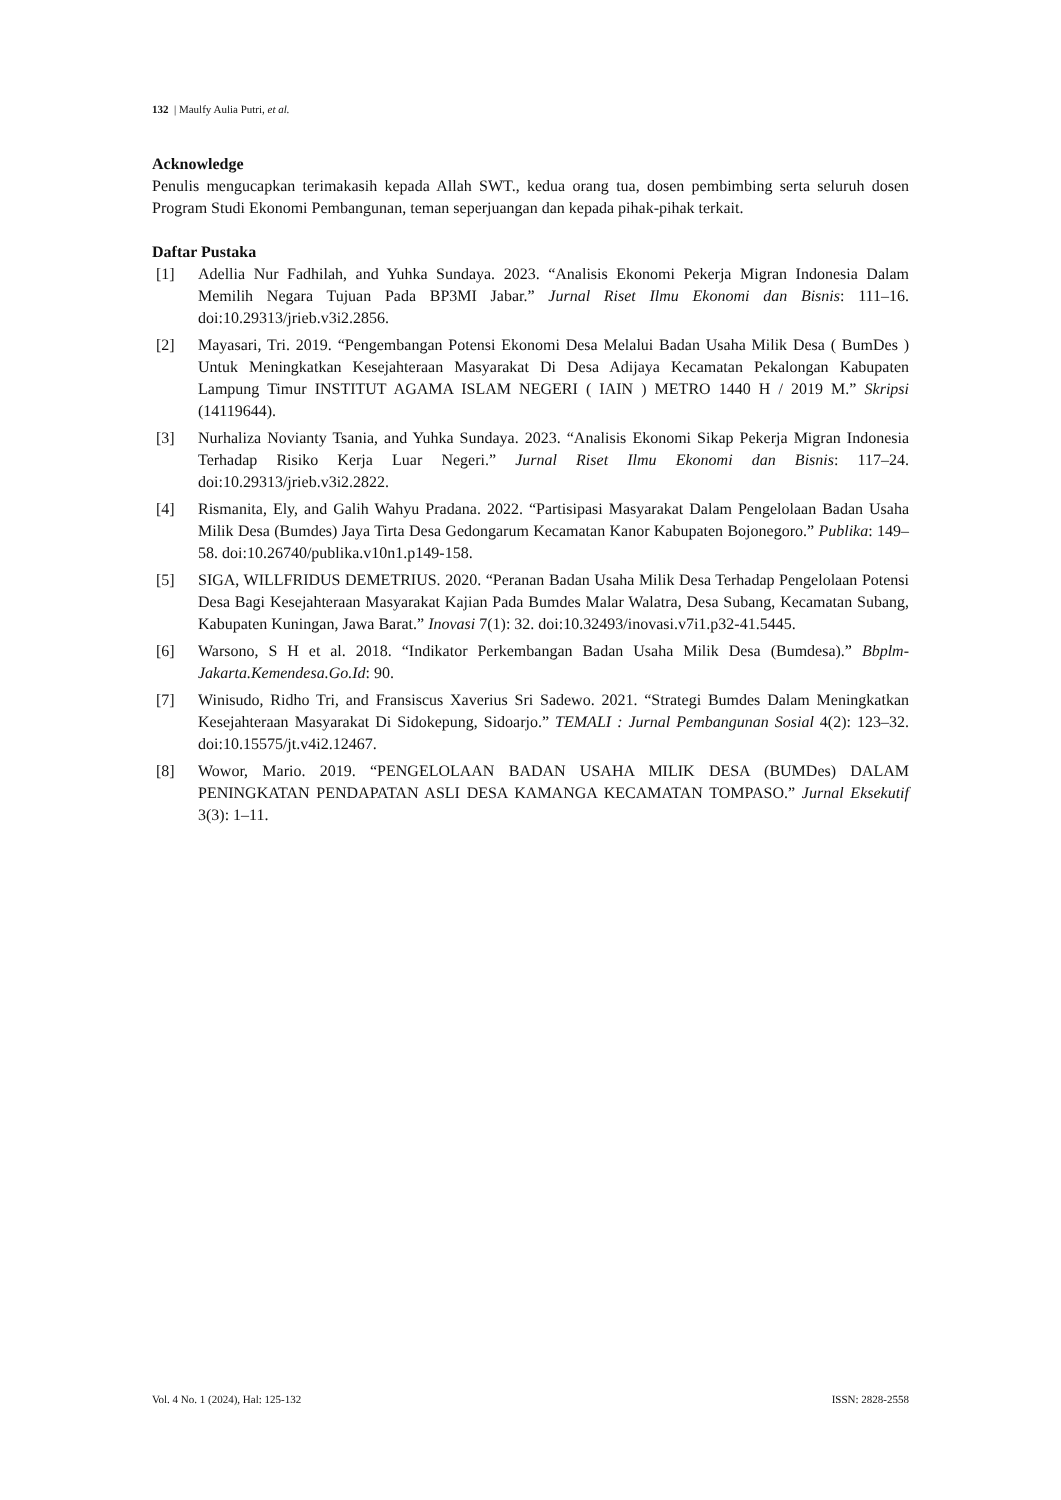132 | Maulfy Aulia Putri, et al.
Acknowledge
Penulis mengucapkan terimakasih kepada Allah SWT., kedua orang tua, dosen pembimbing serta seluruh dosen Program Studi Ekonomi Pembangunan, teman seperjuangan dan kepada pihak-pihak terkait.
Daftar Pustaka
[1] Adellia Nur Fadhilah, and Yuhka Sundaya. 2023. “Analisis Ekonomi Pekerja Migran Indonesia Dalam Memilih Negara Tujuan Pada BP3MI Jabar.” Jurnal Riset Ilmu Ekonomi dan Bisnis: 111–16. doi:10.29313/jrieb.v3i2.2856.
[2] Mayasari, Tri. 2019. “Pengembangan Potensi Ekonomi Desa Melalui Badan Usaha Milik Desa ( BumDes ) Untuk Meningkatkan Kesejahteraan Masyarakat Di Desa Adijaya Kecamatan Pekalongan Kabupaten Lampung Timur INSTITUT AGAMA ISLAM NEGERI ( IAIN ) METRO 1440 H / 2019 M.” Skripsi (14119644).
[3] Nurhaliza Novianty Tsania, and Yuhka Sundaya. 2023. “Analisis Ekonomi Sikap Pekerja Migran Indonesia Terhadap Risiko Kerja Luar Negeri.” Jurnal Riset Ilmu Ekonomi dan Bisnis: 117–24. doi:10.29313/jrieb.v3i2.2822.
[4] Rismanita, Ely, and Galih Wahyu Pradana. 2022. “Partisipasi Masyarakat Dalam Pengelolaan Badan Usaha Milik Desa (Bumdes) Jaya Tirta Desa Gedongarum Kecamatan Kanor Kabupaten Bojonegoro.” Publika: 149–58. doi:10.26740/publika.v10n1.p149-158.
[5] SIGA, WILLFRIDUS DEMETRIUS. 2020. “Peranan Badan Usaha Milik Desa Terhadap Pengelolaan Potensi Desa Bagi Kesejahteraan Masyarakat Kajian Pada Bumdes Malar Walatra, Desa Subang, Kecamatan Subang, Kabupaten Kuningan, Jawa Barat.” Inovasi 7(1): 32. doi:10.32493/inovasi.v7i1.p32-41.5445.
[6] Warsono, S H et al. 2018. “Indikator Perkembangan Badan Usaha Milik Desa (Bumdesa).” Bbplm-Jakarta.Kemendesa.Go.Id: 90.
[7] Winisudo, Ridho Tri, and Fransiscus Xaverius Sri Sadewo. 2021. “Strategi Bumdes Dalam Meningkatkan Kesejahteraan Masyarakat Di Sidokepung, Sidoarjo.” TEMALI : Jurnal Pembangunan Sosial 4(2): 123–32. doi:10.15575/jt.v4i2.12467.
[8] Wowor, Mario. 2019. “PENGELOLAAN BADAN USAHA MILIK DESA (BUMDes) DALAM PENINGKATAN PENDAPATAN ASLI DESA KAMANGA KECAMATAN TOMPASO.” Jurnal Eksekutif 3(3): 1–11.
Vol. 4 No. 1 (2024), Hal: 125-132 ISSN: 2828-2558